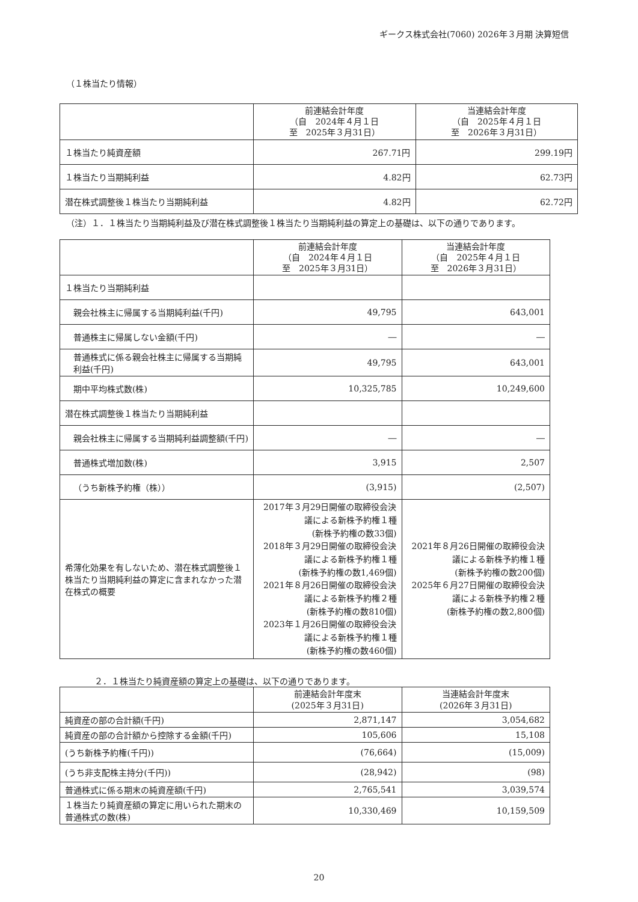ギークス株式会社(7060) 2026年３月期 決算短信
（１株当たり情報）
| | 前連結会計年度 （自 2024年４月１日 至 2025年３月31日） | 当連結会計年度 （自 2025年４月１日 至 2026年３月31日） |
| --- | --- | --- |
| １株当たり純資産額 | 267.71円 | 299.19円 |
| １株当たり当期純利益 | 4.82円 | 62.73円 |
| 潜在株式調整後１株当たり当期純利益 | 4.82円 | 62.72円 |
（注）１．１株当たり当期純利益及び潜在株式調整後１株当たり当期純利益の算定上の基礎は、以下の通りであります。
| | 前連結会計年度 （自 2024年４月１日 至 2025年３月31日） | 当連結会計年度 （自 2025年４月１日 至 2026年３月31日） |
| --- | --- | --- |
| １株当たり当期純利益 | | |
| 親会社株主に帰属する当期純利益(千円) | 49,795 | 643,001 |
| 普通株主に帰属しない金額(千円) | ― | ― |
| 普通株式に係る親会社株主に帰属する当期純利益(千円) | 49,795 | 643,001 |
| 期中平均株式数(株) | 10,325,785 | 10,249,600 |
| 潜在株式調整後１株当たり当期純利益 | | |
| 親会社株主に帰属する当期純利益調整額(千円) | ― | ― |
| 普通株式増加数(株) | 3,915 | 2,507 |
| （うち新株予約権（株）） | (3,915) | (2,507) |
| 希薄化効果を有しないため、潜在株式調整後１株当たり当期純利益の算定に含まれなかった潜在株式の概要 | 2017年３月29日開催の取締役会決議による新株予約権１種 (新株予約権の数33個) 2018年３月29日開催の取締役会決議による新株予約権１種 (新株予約権の数1,469個) 2021年８月26日開催の取締役会決議による新株予約権２種 (新株予約権の数810個) 2023年１月26日開催の取締役会決議による新株予約権１種 (新株予約権の数460個) | 2021年８月26日開催の取締役会決議による新株予約権１種 (新株予約権の数200個) 2025年６月27日開催の取締役会決議による新株予約権２種 (新株予約権の数2,800個) |
２．１株当たり純資産額の算定上の基礎は、以下の通りであります。
| | 前連結会計年度末 (2025年３月31日) | 当連結会計年度末 (2026年３月31日) |
| --- | --- | --- |
| 純資産の部の合計額(千円) | 2,871,147 | 3,054,682 |
| 純資産の部の合計額から控除する金額(千円) | 105,606 | 15,108 |
| (うち新株予約権(千円)) | (76,664) | (15,009) |
| (うち非支配株主持分(千円)) | (28,942) | (98) |
| 普通株式に係る期末の純資産額(千円) | 2,765,541 | 3,039,574 |
| １株当たり純資産額の算定に用いられた期末の普通株式の数(株) | 10,330,469 | 10,159,509 |
20